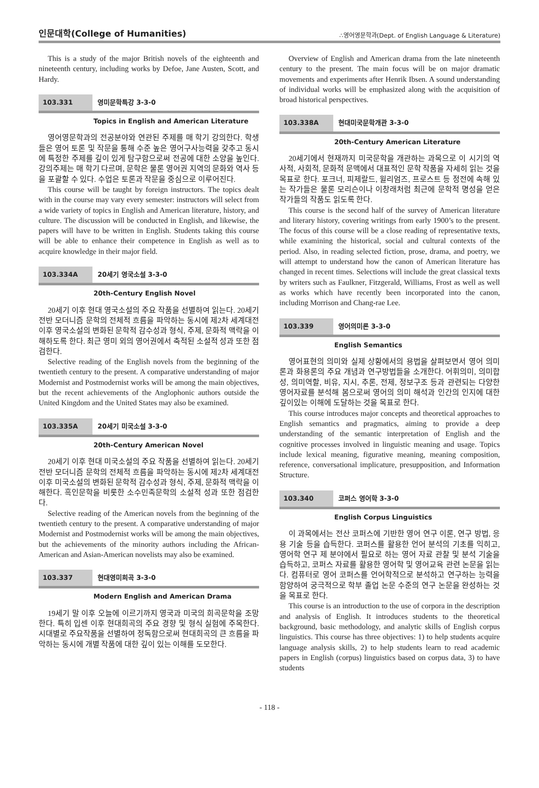인문대학(College of Humanities) ∴영어영문학과(Dept. of English Language & Literature)
This is a study of the major British novels of the eighteenth and nineteenth century, including works by Defoe, Jane Austen, Scott, and Hardy.
103.331 영미문학특강 3-3-0
Topics in English and American Literature
영어영문학과의 전공분야와 연관된 주제를 매 학기 강의한다. 학생들은 영어 토론 및 작문을 통해 수준 높은 영어구사능력을 갖추고 동시에 특정한 주제를 깊이 있게 탐구함으로써 전공에 대한 소양을 높인다. 강의주제는 매 학기 다르며, 문학은 물론 영어권 지역의 문화와 역사 등을 포괄할 수 있다. 수업은 토론과 작문을 중심으로 이루어진다.
This course will be taught by foreign instructors. The topics dealt with in the course may vary every semester: instructors will select from a wide variety of topics in English and American literature, history, and culture. The discussion will be conducted in English, and likewise, the papers will have to be written in English. Students taking this course will be able to enhance their competence in English as well as to acquire knowledge in their major field.
103.334A 20세기 영국소설 3-3-0
20th-Century English Novel
20세기 이후 현대 영국소설의 주요 작품을 선별하여 읽는다. 20세기 전반 모더니즘 문학의 전체적 흐름을 파악하는 동시에 제2차 세계대전 이후 영국소설의 변화된 문학적 감수성과 형식, 주제, 문화적 맥락을 이해하도록 한다. 최근 영미 외의 영어권에서 축적된 소설적 성과 또한 점검한다.
Selective reading of the English novels from the beginning of the twentieth century to the present. A comparative understanding of major Modernist and Postmodernist works will be among the main objectives, but the recent achievements of the Anglophonic authors outside the United Kingdom and the United States may also be examined.
103.335A 20세기 미국소설 3-3-0
20th-Century American Novel
20세기 이후 현대 미국소설의 주요 작품을 선별하여 읽는다. 20세기 전반 모더니즘 문학의 전체적 흐름을 파악하는 동시에 제2차 세계대전 이후 미국소설의 변화된 문학적 감수성과 형식, 주제, 문화적 맥락을 이해한다. 흑인문학을 비롯한 소수민족문학의 소설적 성과 또한 점검한다.
Selective reading of the American novels from the beginning of the twentieth century to the present. A comparative understanding of major Modernist and Postmodernist works will be among the main objectives, but the achievements of the minority authors including the African-American and Asian-American novelists may also be examined.
103.337 현대영미희곡 3-3-0
Modern English and American Drama
19세기 말 이후 오늘에 이르기까지 영국과 미국의 희곡문학을 조망한다. 특히 입센 이후 현대희곡의 주요 경향 및 형식 실험에 주목한다. 시대별로 주요작품을 선별하여 정독함으로써 현대희곡의 큰 흐름을 파악하는 동시에 개별 작품에 대한 깊이 있는 이해를 도모한다.
Overview of English and American drama from the late nineteenth century to the present. The main focus will be on major dramatic movements and experiments after Henrik Ibsen. A sound understanding of individual works will be emphasized along with the acquisition of broad historical perspectives.
103.338A 현대미국문학개관 3-3-0
20th-Century American Literature
20세기에서 현재까지 미국문학을 개관하는 과목으로 이 시기의 역사적, 사회적, 문화적 문맥에서 대표적인 문학 작품을 자세히 읽는 것을 목표로 한다. 포크너, 피제랄드, 윌리엄즈, 프로스트 등 정전에 속해 있는 작가들은 물론 모리슨이나 이창래처럼 최근에 문학적 명성을 얻은 작가들의 작품도 읽도록 한다.
This course is the second half of the survey of American literature and literary history, covering writings from early 1900’s to the present. The focus of this course will be a close reading of representative texts, while examining the historical, social and cultural contexts of the period. Also, in reading selected fiction, prose, drama, and poetry, we will attempt to understand how the canon of American literature has changed in recent times. Selections will include the great classical texts by writers such as Faulkner, Fitzgerald, Williams, Frost as well as well as works which have recently been incorporated into the canon, including Morrison and Chang-rae Lee.
103.339 영어의미론 3-3-0
English Semantics
영어표현의 의미와 실제 상황에서의 용법을 살펴보면서 영어 의미론과 화용론의 주요 개념과 연구방법들을 소개한다. 어휘의미, 의미합성, 의미역할, 비유, 지시, 추론, 전제, 정보구조 등과 관련되는 다양한 영어자료를 분석해 봄으로써 영어의 의미 해석과 인간의 인지에 대한 깊이있는 이해에 도달하는 것을 목표로 한다.
This course introduces major concepts and theoretical approaches to English semantics and pragmatics, aiming to provide a deep understanding of the semantic interpretation of English and the cognitive processes involved in linguistic meaning and usage. Topics include lexical meaning, figurative meaning, meaning composition, reference, conversational implicature, presupposition, and Information Structure.
103.340 코퍼스 영어학 3-3-0
English Corpus Linguistics
이 과목에서는 전산 코퍼스에 기반한 영어 연구 이론, 연구 방법, 응용 기술 등을 습득한다. 코퍼스를 활용한 언어 분석의 기초를 익히고, 영어학 연구 제 분야에서 필요로 하는 영어 자료 관찰 및 분석 기술을 습득하고, 코퍼스 자료를 활용한 영어학 및 영어교육 관련 논문을 읽는다. 컴퓨터로 영어 코퍼스를 언어학적으로 분석하고 연구하는 능력을 함양하여 궁극적으로 학부 졸업 논문 수준의 연구 논문을 완성하는 것을 목표로 한다.
This course is an introduction to the use of corpora in the description and analysis of English. It introduces students to the theoretical background, basic methodology, and analytic skills of English corpus linguistics. This course has three objectives: 1) to help students acquire language analysis skills, 2) to help students learn to read academic papers in English (corpus) linguistics based on corpus data, 3) to have students
- 118 -